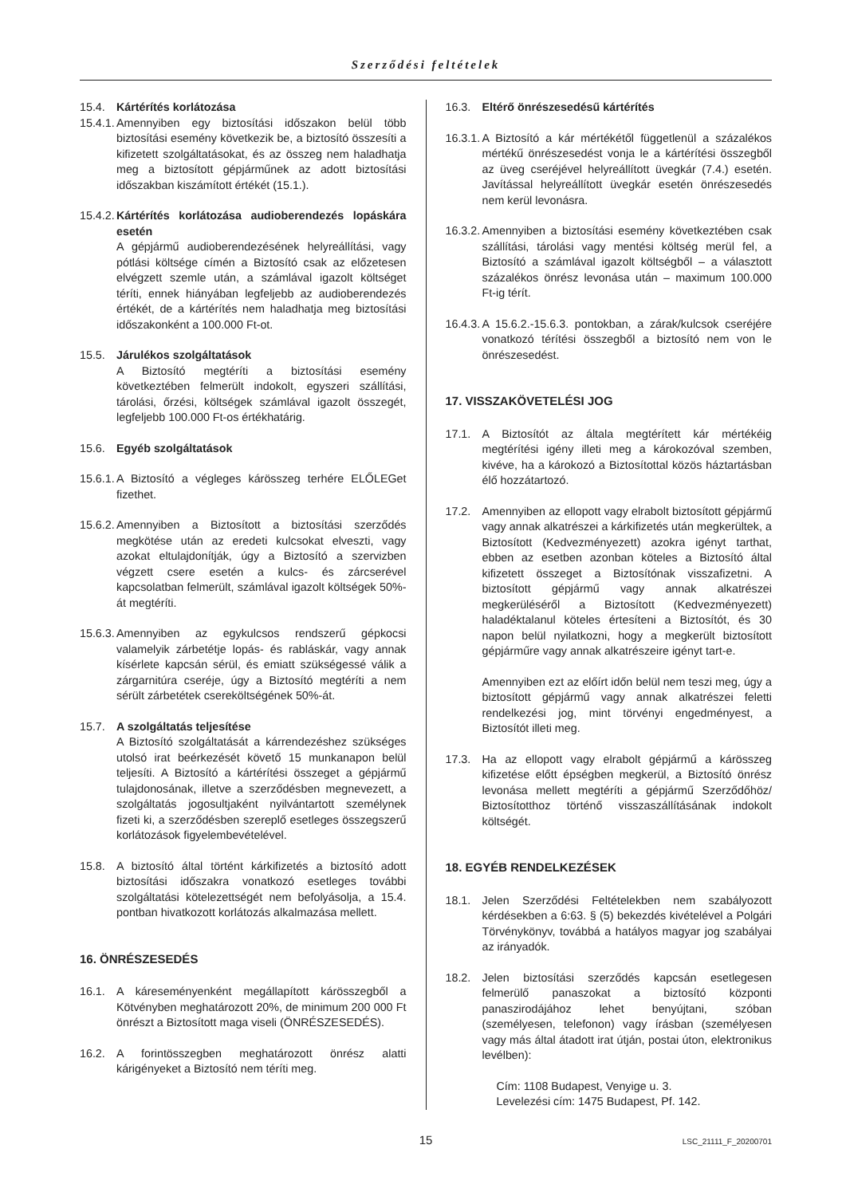Szerződési feltételek
15.4. Kártérítés korlátozása
15.4.1.
Amennyiben egy biztosítási időszakon belül több biztosítási esemény következik be, a biztosító összesíti a kifizetett szolgáltatásokat, és az összeg nem haladhatja meg a biztosított gépjárműnek az adott biztosítási időszakban kiszámított értékét (15.1.).
15.4.2.
Kártérítés korlátozása audioberendezés lopáskára esetén
A gépjármű audioberendezésének helyreállítási, vagy pótlási költsége címén a Biztosító csak az előzetesen elvégzett szemle után, a számlával igazolt költséget téríti, ennek hiányában legfeljebb az audioberendezés értékét, de a kártérítés nem haladhatja meg biztosítási időszakonként a 100.000 Ft-ot.
15.5. Járulékos szolgáltatások
A Biztosító megtéríti a biztosítási esemény következtében felmerült indokolt, egyszeri szállítási, tárolási, őrzési, költségek számlával igazolt összegét, legfeljebb 100.000 Ft-os értékhatárig.
15.6. Egyéb szolgáltatások
15.6.1.
A Biztosító a végleges kárösszeg terhére ELŐLEGet fizethet.
15.6.2.
Amennyiben a Biztosított a biztosítási szerződés megkötése után az eredeti kulcsokat elveszti, vagy azokat eltulajdonítják, úgy a Biztosító a szervizben végzett csere esetén a kulcs- és zárcserével kapcsolatban felmerült, számlával igazolt költségek 50%-át megtéríti.
15.6.3.
Amennyiben az egykulcsos rendszerű gépkocsi valamelyik zárbetétje lopás- és rabláskár, vagy annak kísérlete kapcsán sérül, és emiatt szükségessé válik a zárgarnitúra cseréje, úgy a Biztosító megtéríti a nem sérült zárbetétek csereköltségének 50%-át.
15.7. A szolgáltatás teljesítése
A Biztosító szolgáltatását a kárrendezéshez szükséges utolsó irat beérkezését követő 15 munkanapon belül teljesíti. A Biztosító a kártérítési összeget a gépjármű tulajdonosának, illetve a szerződésben megnevezett, a szolgáltatás jogosultjaként nyilvántartott személynek fizeti ki, a szerződésben szereplő esetleges összegszerű korlátozások figyelembevételével.
15.8. A biztosító által történt kárkifizetés a biztosító adott biztosítási időszakra vonatkozó esetleges további szolgáltatási kötelezettségét nem befolyásolja, a 15.4. pontban hivatkozott korlátozás alkalmazása mellett.
16. ÖNRÉSZESEDÉS
16.1. A káreseményenként megállapított kárösszegből a Kötvényben meghatározott 20%, de minimum 200 000 Ft önrészt a Biztosított maga viseli (ÖNRÉSZESEDÉS).
16.2. A forintösszegben meghatározott önrész alatti kárigényeket a Biztosító nem téríti meg.
16.3. Eltérő önrészesedésű kártérítés
16.3.1.
A Biztosító a kár mértékétől függetlenül a százalékos mértékű önrészesedést vonja le a kártérítési összegből az üveg cseréjével helyreállított üvegkár (7.4.) esetén. Javítással helyreállított üvegkár esetén önrészesedés nem kerül levonásra.
16.3.2.
Amennyiben a biztosítási esemény következtében csak szállítási, tárolási vagy mentési költség merül fel, a Biztosító a számlával igazolt költségből – a választott százalékos önrész levonása után – maximum 100.000 Ft-ig térít.
16.4.3.
A 15.6.2.-15.6.3. pontokban, a zárak/kulcsok cseréjére vonatkozó térítési összegből a biztosító nem von le önrészesedést.
17. VISSZAKÖVETELÉSI JOG
17.1. A Biztosítót az általa megtérített kár mértékéig megtérítési igény illeti meg a károkozóval szemben, kivéve, ha a károkozó a Biztosítottal közös háztartásban élő hozzátartozó.
17.2. Amennyiben az ellopott vagy elrabolt biztosított gépjármű vagy annak alkatrészei a kárkifizetés után megkerültek, a Biztosított (Kedvezményezett) azokra igényt tarthat, ebben az esetben azonban köteles a Biztosító által kifizetett összeget a Biztosítónak visszafizetni. A biztosított gépjármű vagy annak alkatrészei megkerüléséről a Biztosított (Kedvezményezett) haladéktalanul köteles értesíteni a Biztosítót, és 30 napon belül nyilatkozni, hogy a megkerült biztosított gépjárműre vagy annak alkatrészeire igényt tart-e.
Amennyiben ezt az előírt időn belül nem teszi meg, úgy a biztosított gépjármű vagy annak alkatrészei feletti rendelkezési jog, mint törvényi engedményest, a Biztosítót illeti meg.
17.3. Ha az ellopott vagy elrabolt gépjármű a kárösszeg kifizetése előtt épségben megkerül, a Biztosító önrész levonása mellett megtéríti a gépjármű Szerződőhöz/ Biztosítotthoz történő visszaszállításának indokolt költségét.
18. EGYÉB RENDELKEZÉSEK
18.1. Jelen Szerződési Feltételekben nem szabályozott kérdésekben a 6:63. § (5) bekezdés kivételével a Polgári Törvénykönyv, továbbá a hatályos magyar jog szabályai az irányadók.
18.2. Jelen biztosítási szerződés kapcsán esetlegesen felmerülő panaszokat a biztosító központi panaszirodájához lehet benyújtani, szóban (személyesen, telefonon) vagy írásban (személyesen vagy más által átadott irat útján, postai úton, elektronikus levélben):
Cím: 1108 Budapest, Venyige u. 3.
Levelezési cím: 1475 Budapest, Pf. 142.
15
LSC_21111_F_20200701